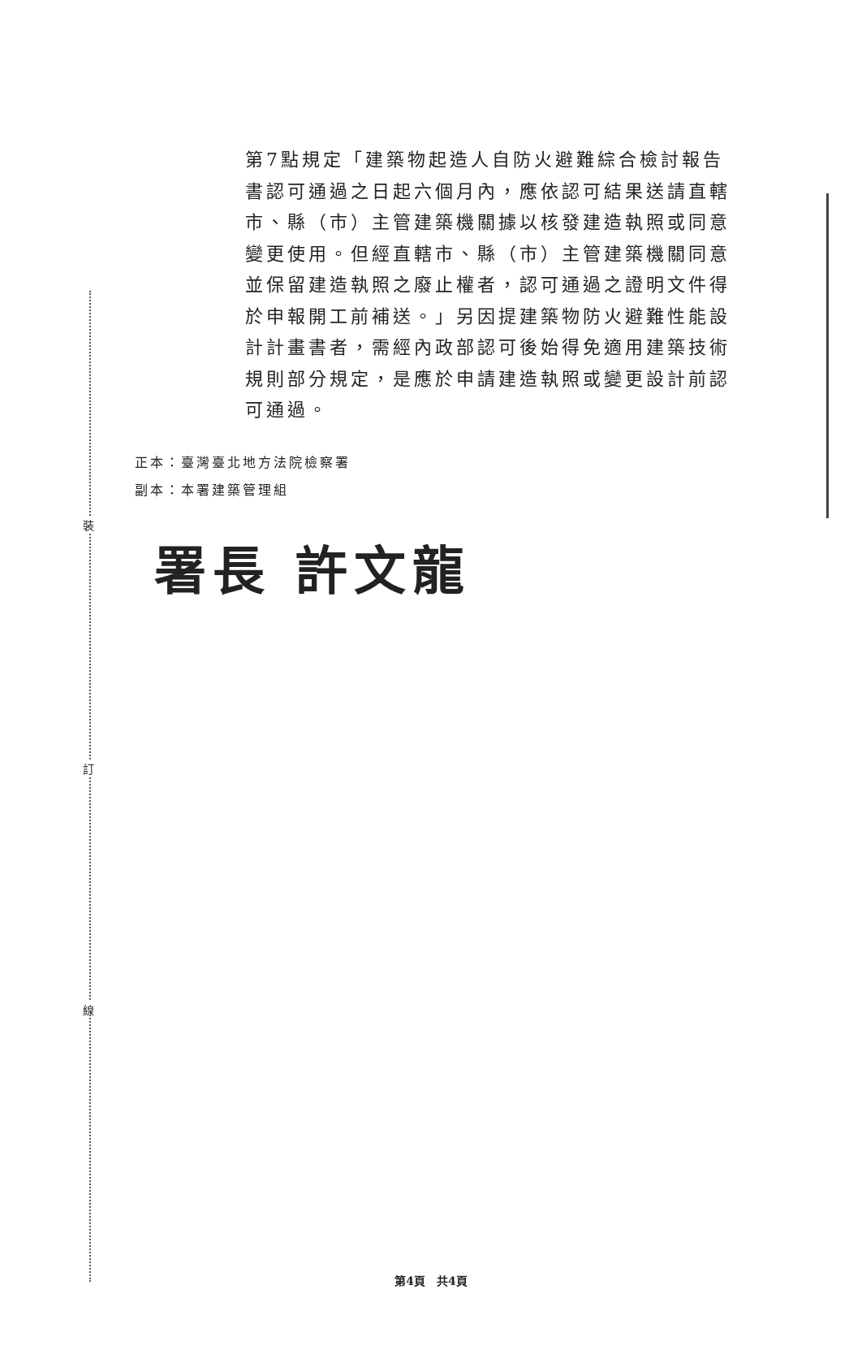裝
訂
線
第7點規定「建築物起造人自防火避難綜合檢討報告書認可通過之日起六個月內，應依認可結果送請直轄市、縣（市）主管建築機關據以核發建造執照或同意變更使用。但經直轄市、縣（市）主管建築機關同意並保留建造執照之廢止權者，認可通過之證明文件得於申報開工前補送。」另因提建築物防火避難性能設計計畫書者，需經內政部認可後始得免適用建築技術規則部分規定，是應於申請建造執照或變更設計前認可通過。
正本：臺灣臺北地方法院檢察署
副本：本署建築管理組
署長 許文龍
第4頁　共4頁